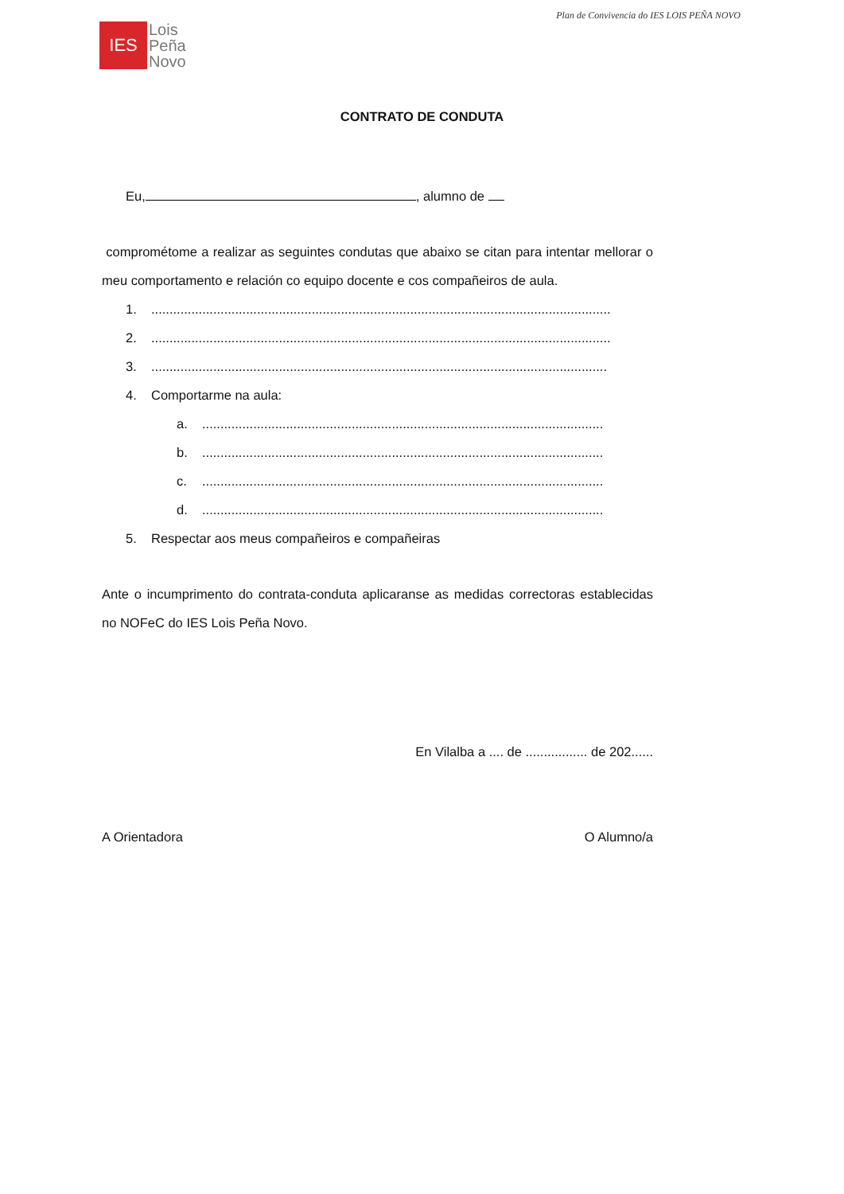Plan de Convivencia do IES LOIS PEÑA NOVO
IES
Lois
Peña
Novo
CONTRATO DE CONDUTA
Eu, , alumno de
comprométome a realizar as seguintes condutas que abaixo se citan para intentar mellorar o meu comportamento e relación co equipo docente e cos compañeiros de aula.
1...............................................................................................................................
2...............................................................................................................................
3..............................................................................................................................
4. Comportarme na aula:
a...............................................................................................................
b...............................................................................................................
c...............................................................................................................
d...............................................................................................................
5. Respectar aos meus compañeiros e compañeiras
Ante o incumprimento do contrata-conduta aplicaranse as medidas correctoras establecidas no NOFeC do IES Lois Peña Novo.
En Vilalba a .... de ................. de 202......
A Orientadora O Alumno/a